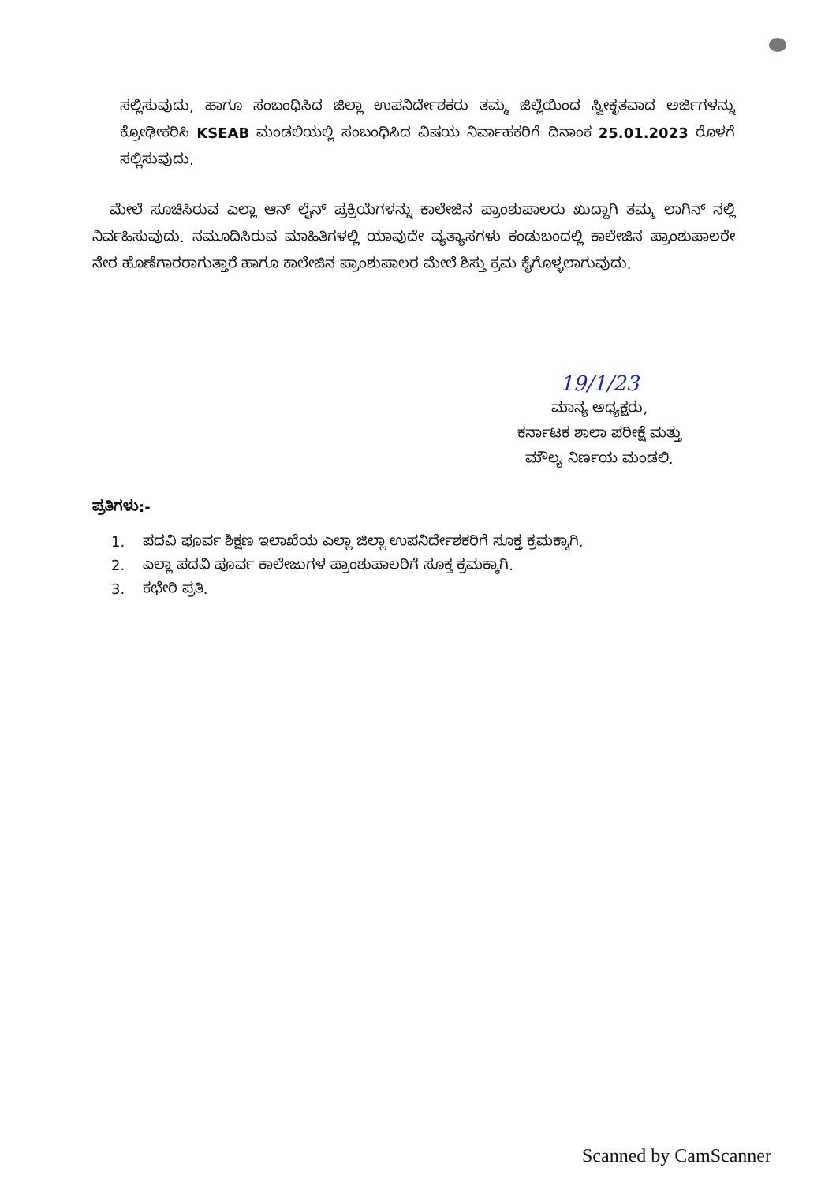ಸಲ್ಲಿಸುವುದು, ಹಾಗೂ ಸಂಬಂಧಿಸಿದ ಜಿಲ್ಲಾ ಉಪನಿರ್ದೇಶಕರು ತಮ್ಮ ಜಿಲ್ಲೆಯಿಂದ ಸ್ವೀಕೃತವಾದ ಅರ್ಜಿಗಳನ್ನು ಕ್ರೋಢೀಕರಿಸಿ KSEAB ಮಂಡಲಿಯಲ್ಲಿ ಸಂಬಂಧಿಸಿದ ವಿಷಯ ನಿರ್ವಾಹಕರಿಗೆ ದಿನಾಂಕ 25.01.2023 ರೊಳಗೆ ಸಲ್ಲಿಸುವುದು.
ಮೇಲೆ ಸೂಚಿಸಿರುವ ಎಲ್ಲಾ ಆನ್ ಲೈನ್ ಪ್ರಕ್ರಿಯೆಗಳನ್ನು ಕಾಲೇಜಿನ ಪ್ರಾಂಶುಪಾಲರು ಖುದ್ದಾಗಿ ತಮ್ಮ ಲಾಗಿನ್ ನಲ್ಲಿ ನಿರ್ವಹಿಸುವುದು. ನಮೂದಿಸಿರುವ ಮಾಹಿತಿಗಳಲ್ಲಿ ಯಾವುದೇ ವ್ಯತ್ಯಾಸಗಳು ಕಂಡುಬಂದಲ್ಲಿ ಕಾಲೇಜಿನ ಪ್ರಾಂಶುಪಾಲರೇ ನೇರ ಹೊಣೆಗಾರರಾಗುತ್ತಾರೆ ಹಾಗೂ ಕಾಲೇಜಿನ ಪ್ರಾಂಶುಪಾಲರ ಮೇಲೆ ಶಿಸ್ತು ಕ್ರಮ ಕೈಗೊಳ್ಳಲಾಗುವುದು.
19/1/23
ಮಾನ್ಯ ಅಧ್ಯಕ್ಷರು,
ಕರ್ನಾಟಕ ಶಾಲಾ ಪರೀಕ್ಷೆ ಮತ್ತು
ಮೌಲ್ಯ ನಿರ್ಣಯ ಮಂಡಲಿ.
ಪ್ರತಿಗಳು:-
1. ಪದವಿ ಪೂರ್ವ ಶಿಕ್ಷಣ ಇಲಾಖೆಯ ಎಲ್ಲಾ ಜಿಲ್ಲಾ ಉಪನಿರ್ದೇಶಕರಿಗೆ ಸೂಕ್ತ ಕ್ರಮಕ್ಕಾಗಿ.
2. ಎಲ್ಲಾ ಪದವಿ ಪೂರ್ವ ಕಾಲೇಜುಗಳ ಪ್ರಾಂಶುಪಾಲರಿಗೆ ಸೂಕ್ತ ಕ್ರಮಕ್ಕಾಗಿ.
3. ಕಛೇರಿ ಪ್ರತಿ.
Scanned by CamScanner